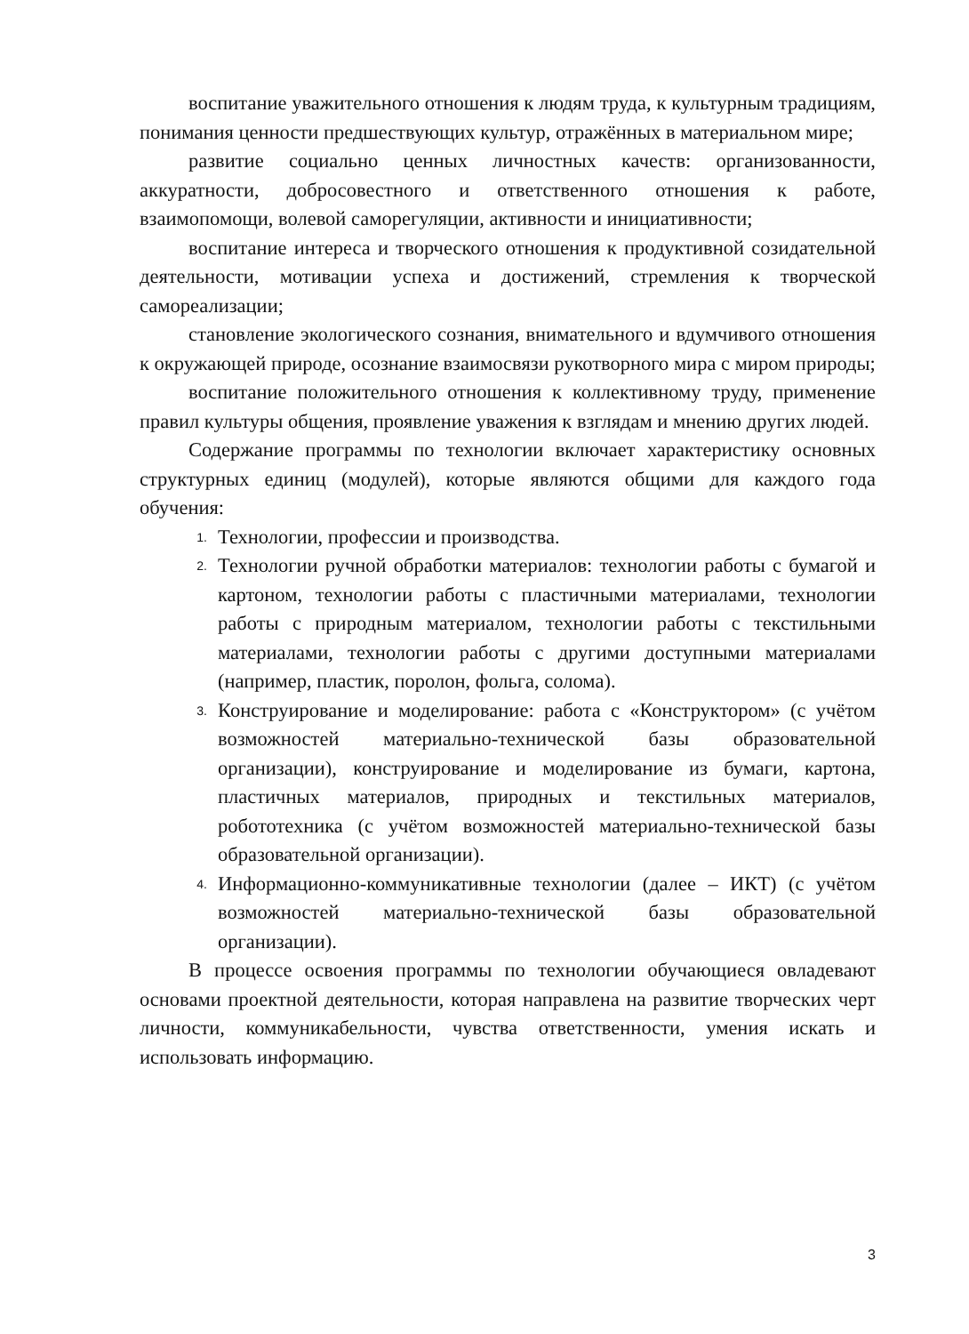воспитание уважительного отношения к людям труда, к культурным традициям, понимания ценности предшествующих культур, отражённых в материальном мире;
развитие социально ценных личностных качеств: организованности, аккуратности, добросовестного и ответственного отношения к работе, взаимопомощи, волевой саморегуляции, активности и инициативности;
воспитание интереса и творческого отношения к продуктивной созидательной деятельности, мотивации успеха и достижений, стремления к творческой самореализации;
становление экологического сознания, внимательного и вдумчивого отношения к окружающей природе, осознание взаимосвязи рукотворного мира с миром природы;
воспитание положительного отношения к коллективному труду, применение правил культуры общения, проявление уважения к взглядам и мнению других людей.
Содержание программы по технологии включает характеристику основных структурных единиц (модулей), которые являются общими для каждого года обучения:
1. Технологии, профессии и производства.
2. Технологии ручной обработки материалов: технологии работы с бумагой и картоном, технологии работы с пластичными материалами, технологии работы с природным материалом, технологии работы с текстильными материалами, технологии работы с другими доступными материалами (например, пластик, поролон, фольга, солома).
3. Конструирование и моделирование: работа с «Конструктором» (с учётом возможностей материально-технической базы образовательной организации), конструирование и моделирование из бумаги, картона, пластичных материалов, природных и текстильных материалов, робототехника (с учётом возможностей материально-технической базы образовательной организации).
4. Информационно-коммуникативные технологии (далее – ИКТ) (с учётом возможностей материально-технической базы образовательной организации).
В процессе освоения программы по технологии обучающиеся овладевают основами проектной деятельности, которая направлена на развитие творческих черт личности, коммуникабельности, чувства ответственности, умения искать и использовать информацию.
3